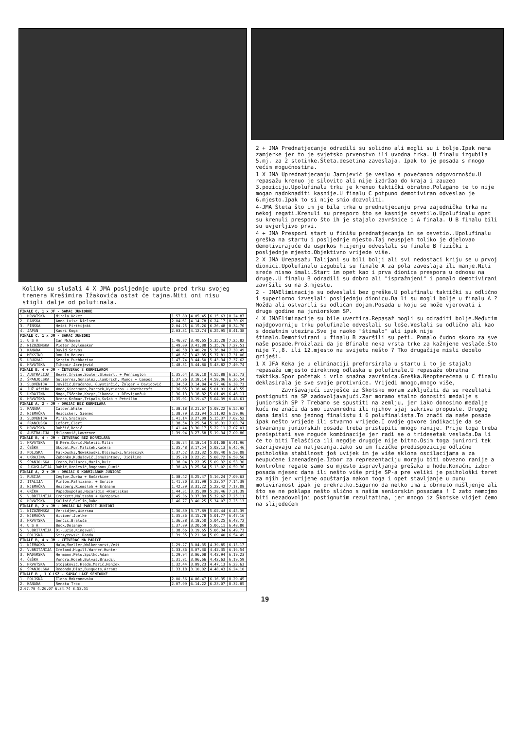Koliko su slušali 4 X JMA posljednje upute pred trku svojeg trenera Krešimira Ižakovića ostat će tajna.Niti oni nisu stigli dalje od polufinala.
| FINALE C, 1 x JF - SAMAC JUNIORKE | | | | | | |
| --- | --- | --- | --- | --- | --- | --- |
| 1. | HRVATSKA | Mirela Kekez | 1.57.80 | 4.05.45 | 6.15.63 | 8.24.87 |
| 2. | DANSKA | Anna Luise Nielsen | 2.04.61 | 4.14.78 | 6.24.17 | 8.30.69 |
| 3. | FINSKA | Heidi Pirttijoki | 2.04.25 | 4.15.26 | 6.26.48 | 8.34.76 |
| 4. | JAPAN | Kaori Koga | 2.03.31 | 4.12.74 | 6.25.95 | 8.41.38 |
| FINALE C, 1 x JM - SAMAC JUNIORI | | | | | | |
| 1. | U S A | Ian McGowan | 1.46.87 | 3.40.65 | 5.35.28 | 7.25.82 |
| 2. | NIZOZEMSKA | Pieter Zeylemaker | 1.49.09 | 3.41.88 | 5.35.76 | 7.27.51 |
| 3. | KANADA | David Servos | 1.46.58 | 3.40.20 | 5.36.84 | 7.30.49 |
| 4. | MEKSIKO | Romulo Bouzas | 1.48.67 | 3.42.85 | 5.37.81 | 7.31.06 |
| 5. | URUGVAJ | Sergio Puchkariov | 1.47.74 | 3.44.50 | 5.43.34 | 7.37.62 |
| 6. | HRVATSKA | Tihomir Jarnjević | 1.48.31 | 3.44.80 | 5.43.82 | 7.40.74 |
| FINALE B, 4 + JM - ČETVERAC S KORMILAROM | | | | | | |
| 1. | AUSTRALIJA | Bezer,Irvine,Souter,Stewart, + Pennington | 1.35.64 | 3.16.10 | 4.55.88 | 6.35.73 |
| 2. | ŠPANJOLSKA | Gutierrez,Gonzalez,Llambrich, Munoz + Campos | 1.37.86 | 3.18.14 | 4.58.06 | 6.36.54 |
| 3. | SLOVENIJA | Jovičić,Bračanov, Guystinčić, Žolgar + Davidović | 1.34.59 | 3.14.84 | 4.57.46 | 6.38.73 |
| 4. | JUŽ.Afrika | Wood,Kirchmann,Parrock,Kyriacos + Northcroft | 1.36.65 | 3.18.46 | 5.01.91 | 6.43.55 |
| 5. | UKRAJINA | Noga,Iščenko,Kozyr,Čikanov, + DErvijančuk | 1.36.13 | 3.18.82 | 5.01.49 | 6.46.11 |
| 6. | HRVATSKA | Brenc,Krčmar,Tripalo,Šušak + Petriško | 1.35.01 | 3.19.47 | 5.04.39 | 6.48.61 |
| FINALE A, 2 - JM - DVOJAC BEZ KORMILARA | | | | | | |
| 1. | KANADA | Calder,White | 1.38.18 | 3.21.67 | 5.08.22 | 6.55.92 |
| 2. | NJEMAČKA | Heidicker, Siemes | 1.38.79 | 3.23.94 | 5.11.92 | 6.59.96 |
| 3. | SLOVENIJA | Pirih,Sračnjak | 1.41.14 | 3.27.09 | 5.15.37 | 7.02.52 |
| 4. | FRANCUSKA | Lefort,Clert | 1.38.54 | 3.25.54 | 5.16.31 | 7.03.74 |
| 5. | HRVATSKA | Rubčić,Rebić | 1.41.44 | 3.30.17 | 5.22.11 | 7.07.01 |
| 6. | AUSTRALIJA | Milanović,Lawrence | 1.39.94 | 3.27.58 | 5.19.34 | 7.09.86 |
| FINALE B, 4 - JM - ČETVERAC BEZ KORMILARA | | | | | | |
| 1. | HRVATSKA | B.Kern,Ćorić,Maletić,Milin | 1.36.24 | 3.18.14 | 5.01.08 | 6.41.96 |
| 2. | ČEŠKA | Skopal,Pur,Mališek,Kučera | 1.35.48 | 3.17.54 | 5.02.13 | 6.45.46 |
| 3. | POLJSKA | Falkowski,Nowakowski,Olszewski,Grzesczyk | 1.37.52 | 3.23.32 | 5.08.40 | 6.50.08 |
| 4. | UKRAJINA | Zubenko,Kudaševič,Jemušintsev, Jidiline | 1.35.78 | 3.22.21 | 5.08.72 | 6.50.56 |
| 5. | ŠPANJOLSKA | Ceano,Pallares,Marin,Ruiz | 1.38.04 | 3.22.95 | 5.09.32 | 6.53.30 |
| 6. | JUGOSLAVIJA | Dabić,Urošević,Bogdanov,Dunić | 1.38.48 | 3.25.54 | 5.13.02 | 6.59.36 |
| FINALE A, 2 + JM - DVOJAC S KORMILAROM JUNIORI | | | | | | |
| 1. | RUSIJA | Ceglov,Žurba + Bočarkine | 1.38.42 | 3.25.47 | 5.16.24 | 7.09.63 |
| 2. | ITALIJA | Pinton,Palmizano, + Sorice | 1.41.20 | 3.31.99 | 5.23.57 | 7.14.39 |
| 3. | NJEMAČKA | Weisberg,Riemsloh + Erdmann | 1.42.39 | 3.31.22 | 5.22.42 | 7.17.08 |
| 4. | GRČKA | Papadoupolus,Hazaridis +Rentzikas | 1.44.31 | 3.35.89 | 5.28.46 | 7.21.39 |
| 5. | V.BRITANIJA | Crockett,Maltzahn + Kuropatwa | 1.45.36 | 3.37.89 | 5.32.62 | 7.25.11 |
| 6. | HRVATSKA | Kalinić,Skelin,Rako | 1.46.77 | 3.40.25 | 5.34.07 | 7.25.13 |
| FINALE B, 2 x JM - DVOJAC NA PARICE JUNIORI | | | | | | |
| 1. | NIZOZEMSKA | Verzidjen,Wiersma | 1.36.89 | 3.17.89 | 5.02.44 | 6.45.39 |
| 2. | NJEMAČKA | Witiwer,Juelke | 1.35.36 | 3.15.78 | 5.01.77 | 6.47.16 |
| 3. | HRVATSKA | Senčić,Bratuša | 1.36.38 | 3.18.50 | 5.04.25 | 6.48.72 |
| 4. | U S A | Beck,Delaney | 1.37.89 | 3.20.59 | 5.06.11 | 6.48.80 |
| 5. | V.BRITANIJA | Di-Luzio,Kingswell | 1.38.66 | 3.19.65 | 5.06.34 | 6.49.73 |
| 6. | POLJSKA | Strzyzewski,Randa | 1.39.35 | 3.21.60 | 5.09.40 | 6.54.49 |
| FINALE B, 4 x JM - ČETVERAC NA PARICE | | | | | | |
| 1. | NJEMAČKA | Halm,Moeller,Walkenhorst,Veit | 1.29.27 | 3.04.35 | 4.39.85 | 6.15.17 |
| 2. | V.BRITANIJA | Ireland,Hugill,Warner,Hunter | 1.33.86 | 3.07.30 | 4.42.35 | 6.16.54 |
| 3. | MAĐARSKA | Hermann,Peto,Spilko,Adam | 1.29.94 | 3.06.08 | 4.42.94 | 6.19.23 |
| 4. | ČEŠKA | Vondra,Hosek,Bulvas,Brazdil | 1.31.81 | 3.06.66 | 4.42.63 | 6.19.59 |
| 5. | HRVATSKA | Stojaković,Hlede,Marić,Hanžek | 1.32.44 | 3.09.23 | 4.47.13 | 6.23.63 |
| 6. | ŠPANJOLSKA | Redondo,Diaz,Busquets,Arranz | 1.33.18 | 3.10.02 | 4.48.43 | 6.24.10 |
| FINALE B , 1 X LSŽ - SAMAC LAKE SENIORKE | | | | | | |
| 1. | POLJSKA | Ilona Mokronowska | 2.00.56 | 4.06.47 | 6.16.35 | 8.29.45 |
| 2. | KANADA | Renata Troc | 2.07.99 | 6.14.22 | 6.23.07 | 8.32.85 |
| 2.07.70 4.26.07 6.34.74 8.52.51 | | | | | | |
2 + JMA Prednatjecanje odradili su solidno ali mogli su i bolje.Ipak nema zamjerke jer to je svjetsko prvenstvo ili uvodna trka. U finalu izgubila 5.mj. za 2 stotinke.Šteta.desetina zaveslaja. Ipak to je posada s mnogo većim mogućnostima.
1 X JMA Uprednatjecanju Jarnjević je veslao s povećanom odgovornošću.U repasažu krenuo je silovito ali nije izdržao do kraja i zauzeo 3.poziciju.Upolufinalu trku je krenuo taktički obratno.Polagano te to nije mogao nadoknaditi kasnije.U finalu C potpuno demotiviran odveslao je 6.mjesto.Ipak to si nije smio dozvoliti.
4-JMA Šteta što im je bila trka u prednatjecanju prva zajednička trka na nekoj regati.Krenuli su presporo što se kasnije osvetilo.Upolufinalu opet su krenuli presporo što ih je stajalo završnice i A finala. U B finalu bili su uvjerljivo prvi.
4 + JMA Prespori start u finišu prednatjecanja im se osvetio..Upolufinalu greška na startu i posljednje mjesto.Taj neuspjeh toliko je djelovao demotivirajuće da usprkos htijenju odveslali su finale B fizički i posljednje mjesto.Objektivno vrijede više.
2 X JMA Urepasažu Talijani su bili bolji ali svi nedostaci kriju se u prvoj dionici.Upolufinalu izgubili su finale A za pola zaveslaja ili manje.Niti sreće nismo imali.Start im opet kao i prva dionica prespora u odnosu na druge..U finalu B odradili su dobro ali "ispražnjeni" i pomalo demotivirani završili su na 3.mjestu.
2 - JMAEliminacije su odveslali bez greške.U polufinalu taktički su odlično i superiorno izveslali posljednju dionicu.Da li su mogli bolje u finalu A ? Možda ali ostvarili su odličan dojam.Posada u koju se može vjerovati i druge godine na juniorskom SP.
4 X JMAEliminacije su bile uvertira.Repasaž mogli su odraditi bolje.Međutim najdgovorniju trku polufinale odveslali su loše.Veslali su odlično ali kao s dodatnim utezima.Sve je naoko "štimalo" ali ipak nije štimalo.Demotivirani u finalu B završili su peti. Pomalo čudno skoro za sve naše posade.Proizlazi da je Bfinale neka vrsta trke za kažnjene veslače.Što nije 7.,8. ili 12.mjesto na svijetu nešto ? Tko drugačije misli debelo griješi.
1 X JFA Keka je u eliminaciji preforsirala u startu i to je stajalo repasaža umjesto direktnog odlaska u polufinale.U repasažu obratna taktika.Spor početak i vrlo snažna završnica.Greška.Neopterećena u C finalu deklasirala je sve svoje protivnice. Vrijedi mnogo,mnogo više,
Završavajući izvješće iz Škotske moram zaključiti da su rezultati postignuti na SP zadovoljavajući.Zar moramo stalno donositi medalje s juniorskih SP ? Trebamo se spustiti na zemlju, jer iako donosimo medalje kući ne znači da smo izvanredni ili njihov sjaj sakriva propuste. Drugog dana imali smo jednog finalistu i 6 polufinalista.To znači da naše posade ipak nešto vrijede ili stvarno vrijede.I ovdje govore indikacije da se stvaranju juniorskih posada treba pristupiti mnogo ranije. Prije toga treba preispitati sve moguće kombinacije jer radi se o tridesetak veslača.Da li će to biti Telašćica ili negdje drugdje nije bitno.Osim toga junirori tek sazrijevaju za natjecanja.Iako su im fizičke predispozicije odlične psihološka stabilnost još uvijek im je više sklona oscilacijama a za neupućene iznenađenje.Izbor za reprezentaciju moraju biti obvezno ranije a kontrolne regate samo su mjesto ispravljanja grešaka u hodu.Konačni izbor posada mjesec dana ili nešto više prije SP-a pre veliki je psihološki teret za njih jer vrijeme opuštanja nakon toga i opet stavljanje u punu motiviranost ipak je prekratko.Sigurno da netko ima i obrnuto mišljenje ali što se ne poklapa nešto slično s našim seniorskim posadama ! I zato nemojmo biti nezadovoljni postignutim rezultatima, jer mnogo iz Škotske vidjet ćemo na slijedećem
19